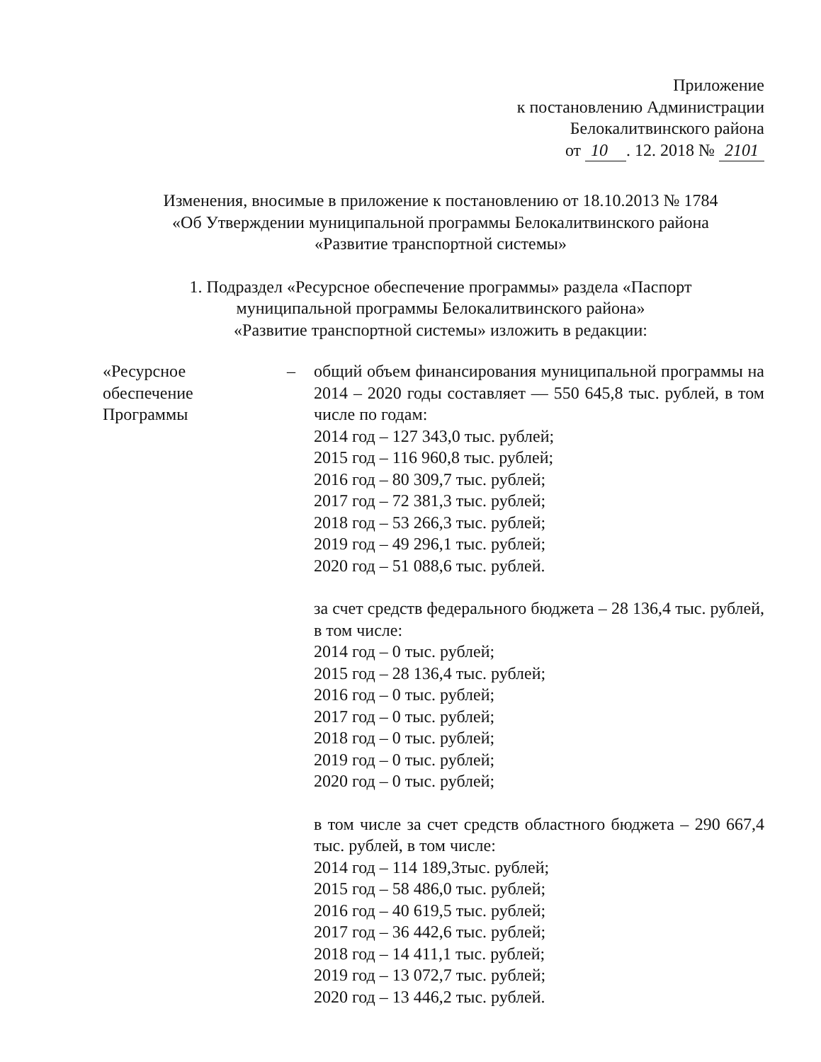Приложение
к постановлению Администрации
Белокалитвинского района
от 10 . 12. 2018 № 2101
Изменения, вносимые в приложение к постановлению от 18.10.2013 № 1784
«Об Утверждении муниципальной программы Белокалитвинского района
«Развитие транспортной системы»
1. Подраздел «Ресурсное обеспечение программы» раздела «Паспорт
муниципальной программы Белокалитвинского района»
«Развитие транспортной системы» изложить в редакции:
«Ресурсное
обеспечение
Программы
– общий объем финансирования муниципальной программы на 2014 – 2020 годы составляет — 550 645,8 тыс. рублей, в том числе по годам:
2014 год – 127 343,0 тыс. рублей;
2015 год – 116 960,8 тыс. рублей;
2016 год – 80 309,7 тыс. рублей;
2017 год – 72 381,3 тыс. рублей;
2018 год – 53 266,3 тыс. рублей;
2019 год – 49 296,1 тыс. рублей;
2020 год – 51 088,6 тыс. рублей.
за счет средств федерального бюджета – 28 136,4 тыс. рублей, в том числе:
2014 год – 0 тыс. рублей;
2015 год – 28 136,4 тыс. рублей;
2016 год – 0 тыс. рублей;
2017 год – 0 тыс. рублей;
2018 год – 0 тыс. рублей;
2019 год – 0 тыс. рублей;
2020 год – 0 тыс. рублей;
в том числе за счет средств областного бюджета – 290 667,4 тыс. рублей, в том числе:
2014 год – 114 189,3тыс. рублей;
2015 год – 58 486,0 тыс. рублей;
2016 год – 40 619,5 тыс. рублей;
2017 год – 36 442,6 тыс. рублей;
2018 год – 14 411,1 тыс. рублей;
2019 год – 13 072,7 тыс. рублей;
2020 год – 13 446,2 тыс. рублей.